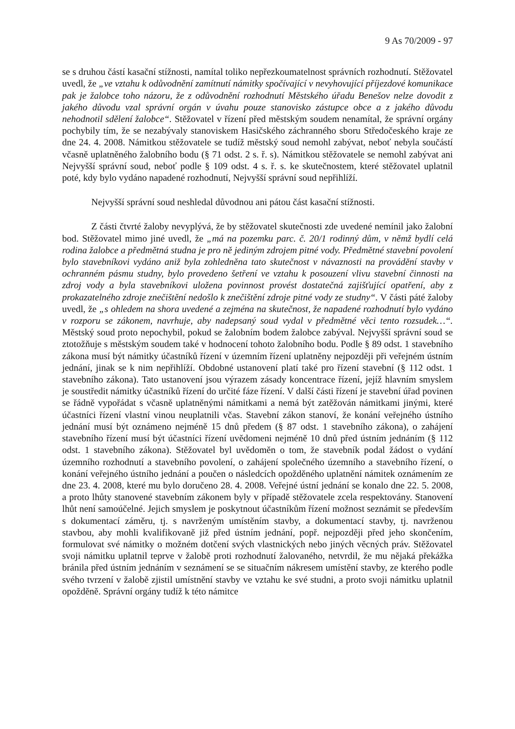9 As 70/2009 - 97
se s druhou částí kasační stížnosti, namítal toliko nepřezkoumatelnost správních rozhodnutí. Stěžovatel uvedl, že „ve vztahu k odůvodnění zamítnutí námitky spočívající v nevyhovující příjezdové komunikace pak je žalobce toho názoru, že z odůvodnění rozhodnutí Městského úřadu Benešov nelze dovodit z jakého důvodu vzal správní orgán v úvahu pouze stanovisko zástupce obce a z jakého důvodu nehodnotil sdělení žalobce“. Stěžovatel v řízení před městským soudem nenamítal, že správní orgány pochybily tím, že se nezabývaly stanoviskem Hasičského záchranného sboru Středočeského kraje ze dne 24. 4. 2008. Námitkou stěžovatele se tudíž městský soud nemohl zabývat, neboť nebyla součástí včasně uplatněného žalobního bodu (§ 71 odst. 2 s. ř. s). Námitkou stěžovatele se nemohl zabývat ani Nejvyšší správní soud, neboť podle § 109 odst. 4 s. ř. s. ke skutečnostem, které stěžovatel uplatnil poté, kdy bylo vydáno napadené rozhodnutí, Nejvyšší správní soud nepřihlíží.
Nejvyšší správní soud neshledal důvodnou ani pátou část kasační stížnosti.
Z části čtvrté žaloby nevyplývá, že by stěžovatel skutečnosti zde uvedené nemínil jako žalobní bod. Stěžovatel mimo jiné uvedl, že „má na pozemku parc. č. 20/1 rodinný dům, v němž bydlí celá rodina žalobce a předmětná studna je pro ně jediným zdrojem pitné vody. Předmětné stavební povolení bylo stavebníkovi vydáno aniž byla zohledněna tato skutečnost v návaznosti na provádění stavby v ochranném pásmu studny, bylo provedeno šetření ve vztahu k posouzení vlivu stavební činnosti na zdroj vody a byla stavebníkovi uložena povinnost provést dostatečná zajišťující opatření, aby z prokazatelného zdroje znečištění nedošlo k znečištění zdroje pitné vody ze studny“. V části páté žaloby uvedl, že „s ohledem na shora uvedené a zejména na skutečnost, že napadené rozhodnutí bylo vydáno v rozporu se zákonem, navrhuje, aby nadepsaný soud vydal v předmětné věci tento rozsudek…“. Městský soud proto nepochybil, pokud se žalobním bodem žalobce zabýval. Nejvyšší správní soud se ztotožňuje s městským soudem také v hodnocení tohoto žalobního bodu. Podle § 89 odst. 1 stavebního zákona musí být námitky účastníků řízení v územním řízení uplatněny nejpozději při veřejném ústním jednání, jinak se k nim nepřihlíží. Obdobné ustanovení platí také pro řízení stavební (§ 112 odst. 1 stavebního zákona). Tato ustanovení jsou výrazem zásady koncentrace řízení, jejíž hlavním smyslem je soustředit námitky účastníků řízení do určité fáze řízení. V další části řízení je stavební úřad povinen se řádně vypořádat s včasně uplatněnými námitkami a nemá být zatěžován námitkami jinými, které účastníci řízení vlastní vinou neuplatnili včas. Stavební zákon stanoví, že konání veřejného ústního jednání musí být oznámeno nejméně 15 dnů předem (§ 87 odst. 1 stavebního zákona), o zahájení stavebního řízení musí být účastníci řízení uvědomeni nejméně 10 dnů před ústním jednáním (§ 112 odst. 1 stavebního zákona). Stěžovatel byl uvědoměn o tom, že stavebník podal žádost o vydání územního rozhodnutí a stavebního povolení, o zahájení společného územního a stavebního řízení, o konání veřejného ústního jednání a poučen o následcích opožděného uplatnění námitek oznámením ze dne 23. 4. 2008, které mu bylo doručeno 28. 4. 2008. Veřejné ústní jednání se konalo dne 22. 5. 2008, a proto lhůty stanovené stavebním zákonem byly v případě stěžovatele zcela respektovány. Stanovení lhůt není samoúčelné. Jejich smyslem je poskytnout účastníkům řízení možnost seznámit se především s dokumentací záměru, tj. s navrženým umístěním stavby, a dokumentací stavby, tj. navrženou stavbou, aby mohli kvalifikovaně již před ústním jednání, popř. nejpozději před jeho skončením, formulovat své námitky o možném dotčení svých vlastnických nebo jiných věcných práv. Stěžovatel svoji námitku uplatnil teprve v žalobě proti rozhodnutí žalovaného, netvrdil, že mu nějaká překážka bránila před ústním jednáním v seznámení se se situačním nákresem umístění stavby, ze kterého podle svého tvrzení v žalobě zjistil umístnění stavby ve vztahu ke své studni, a proto svoji námitku uplatnil opožděně. Správní orgány tudíž k této námitce